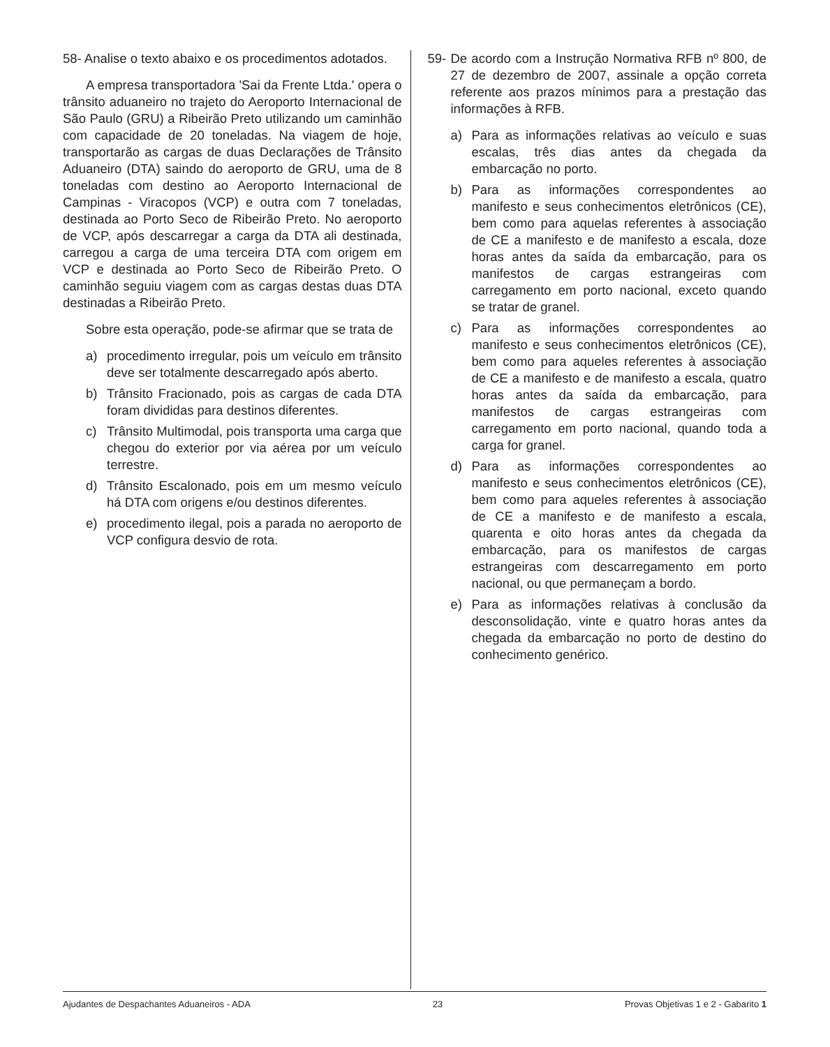58- Analise o texto abaixo e os procedimentos adotados.
A empresa transportadora 'Sai da Frente Ltda.' opera o trânsito aduaneiro no trajeto do Aeroporto Internacional de São Paulo (GRU) a Ribeirão Preto utilizando um caminhão com capacidade de 20 toneladas. Na viagem de hoje, transportarão as cargas de duas Declarações de Trânsito Aduaneiro (DTA) saindo do aeroporto de GRU, uma de 8 toneladas com destino ao Aeroporto Internacional de Campinas - Viracopos (VCP) e outra com 7 toneladas, destinada ao Porto Seco de Ribeirão Preto. No aeroporto de VCP, após descarregar a carga da DTA ali destinada, carregou a carga de uma terceira DTA com origem em VCP e destinada ao Porto Seco de Ribeirão Preto. O caminhão seguiu viagem com as cargas destas duas DTA destinadas a Ribeirão Preto.
Sobre esta operação, pode-se afirmar que se trata de
a) procedimento irregular, pois um veículo em trânsito deve ser totalmente descarregado após aberto.
b) Trânsito Fracionado, pois as cargas de cada DTA foram divididas para destinos diferentes.
c) Trânsito Multimodal, pois transporta uma carga que chegou do exterior por via aérea por um veículo terrestre.
d) Trânsito Escalonado, pois em um mesmo veículo há DTA com origens e/ou destinos diferentes.
e) procedimento ilegal, pois a parada no aeroporto de VCP configura desvio de rota.
59- De acordo com a Instrução Normativa RFB nº 800, de 27 de dezembro de 2007, assinale a opção correta referente aos prazos mínimos para a prestação das informações à RFB.
a) Para as informações relativas ao veículo e suas escalas, três dias antes da chegada da embarcação no porto.
b) Para as informações correspondentes ao manifesto e seus conhecimentos eletrônicos (CE), bem como para aquelas referentes à associação de CE a manifesto e de manifesto a escala, doze horas antes da saída da embarcação, para os manifestos de cargas estrangeiras com carregamento em porto nacional, exceto quando se tratar de granel.
c) Para as informações correspondentes ao manifesto e seus conhecimentos eletrônicos (CE), bem como para aqueles referentes à associação de CE a manifesto e de manifesto a escala, quatro horas antes da saída da embarcação, para manifestos de cargas estrangeiras com carregamento em porto nacional, quando toda a carga for granel.
d) Para as informações correspondentes ao manifesto e seus conhecimentos eletrônicos (CE), bem como para aqueles referentes à associação de CE a manifesto e de manifesto a escala, quarenta e oito horas antes da chegada da embarcação, para os manifestos de cargas estrangeiras com descarregamento em porto nacional, ou que permaneçam a bordo.
e) Para as informações relativas à conclusão da desconsolidação, vinte e quatro horas antes da chegada da embarcação no porto de destino do conhecimento genérico.
Ajudantes de Despachantes Aduaneiros - ADA 23 Provas Objetivas 1 e 2 - Gabarito 1